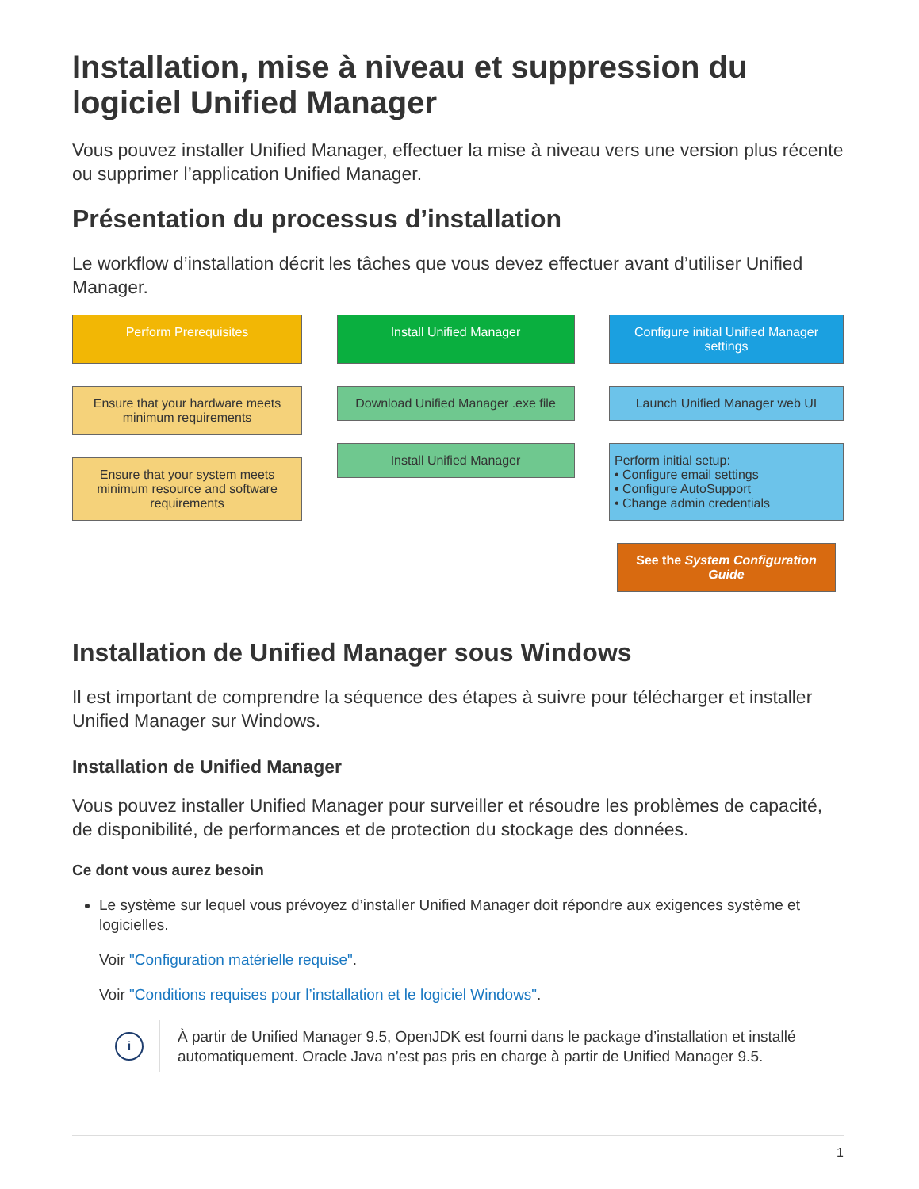Installation, mise à niveau et suppression du logiciel Unified Manager
Vous pouvez installer Unified Manager, effectuer la mise à niveau vers une version plus récente ou supprimer l’application Unified Manager.
Présentation du processus d’installation
Le workflow d’installation décrit les tâches que vous devez effectuer avant d’utiliser Unified Manager.
Perform Prerequisites
Ensure that your hardware meets minimum requirements
Ensure that your system meets minimum resource and software requirements
Install Unified Manager
Download Unified Manager .exe file
Install Unified Manager
Configure initial Unified Manager settings
Launch Unified Manager web UI
Perform initial setup:
• Configure email settings
• Configure AutoSupport
• Change admin credentials
See the System Configuration Guide
Installation de Unified Manager sous Windows
Il est important de comprendre la séquence des étapes à suivre pour télécharger et installer Unified Manager sur Windows.
Installation de Unified Manager
Vous pouvez installer Unified Manager pour surveiller et résoudre les problèmes de capacité, de disponibilité, de performances et de protection du stockage des données.
Ce dont vous aurez besoin
Le système sur lequel vous prévoyez d’installer Unified Manager doit répondre aux exigences système et logicielles.
Voir "Configuration matérielle requise".
Voir "Conditions requises pour l’installation et le logiciel Windows".
i
À partir de Unified Manager 9.5, OpenJDK est fourni dans le package d’installation et installé automatiquement. Oracle Java n’est pas pris en charge à partir de Unified Manager 9.5.
1